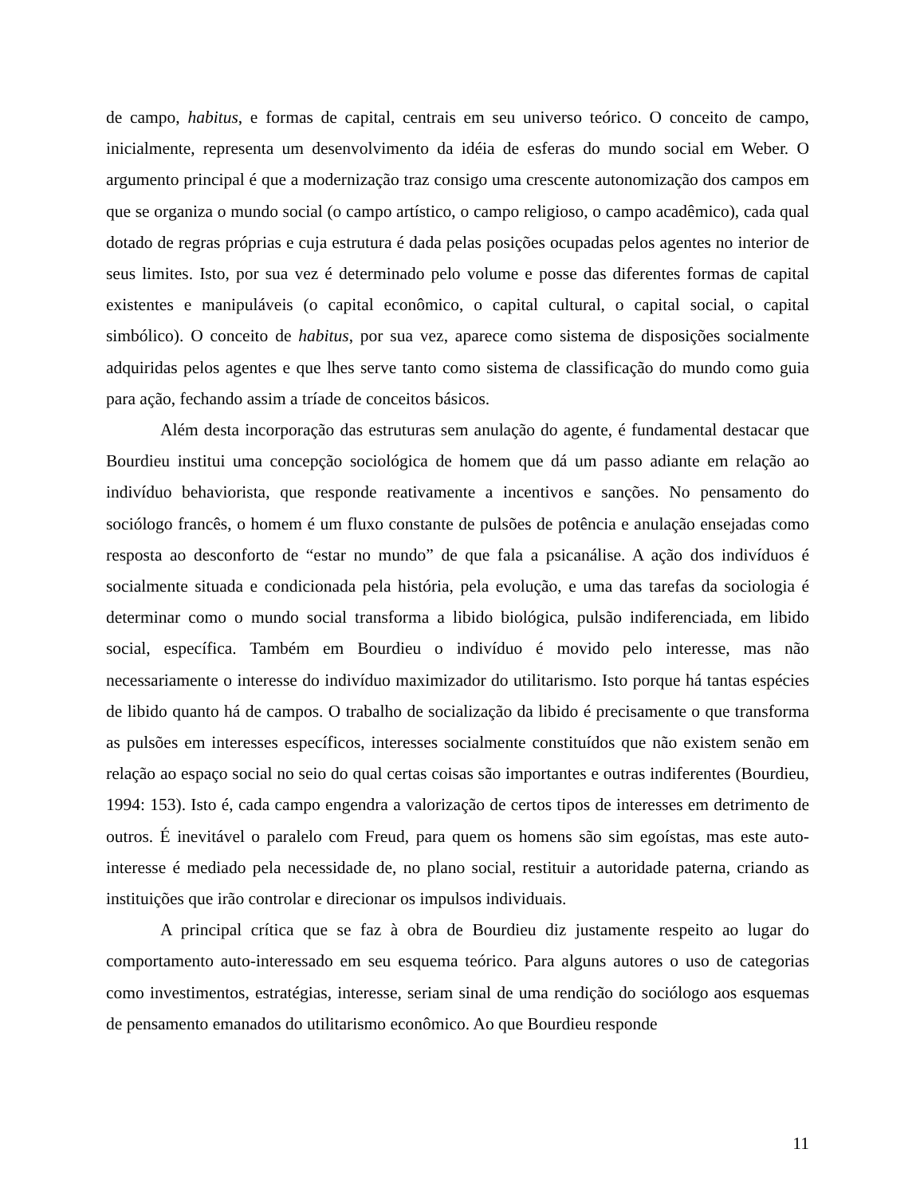de campo, habitus, e formas de capital, centrais em seu universo teórico. O conceito de campo, inicialmente, representa um desenvolvimento da idéia de esferas do mundo social em Weber. O argumento principal é que a modernização traz consigo uma crescente autonomização dos campos em que se organiza o mundo social (o campo artístico, o campo religioso, o campo acadêmico), cada qual dotado de regras próprias e cuja estrutura é dada pelas posições ocupadas pelos agentes no interior de seus limites. Isto, por sua vez é determinado pelo volume e posse das diferentes formas de capital existentes e manipuláveis (o capital econômico, o capital cultural, o capital social, o capital simbólico). O conceito de habitus, por sua vez, aparece como sistema de disposições socialmente adquiridas pelos agentes e que lhes serve tanto como sistema de classificação do mundo como guia para ação, fechando assim a tríade de conceitos básicos.
Além desta incorporação das estruturas sem anulação do agente, é fundamental destacar que Bourdieu institui uma concepção sociológica de homem que dá um passo adiante em relação ao indivíduo behaviorista, que responde reativamente a incentivos e sanções. No pensamento do sociólogo francês, o homem é um fluxo constante de pulsões de potência e anulação ensejadas como resposta ao desconforto de “estar no mundo” de que fala a psicanálise. A ação dos indivíduos é socialmente situada e condicionada pela história, pela evolução, e uma das tarefas da sociologia é determinar como o mundo social transforma a libido biológica, pulsão indiferenciada, em libido social, específica. Também em Bourdieu o indivíduo é movido pelo interesse, mas não necessariamente o interesse do indivíduo maximizador do utilitarismo. Isto porque há tantas espécies de libido quanto há de campos. O trabalho de socialização da libido é precisamente o que transforma as pulsões em interesses específicos, interesses socialmente constituídos que não existem senão em relação ao espaço social no seio do qual certas coisas são importantes e outras indiferentes (Bourdieu, 1994: 153). Isto é, cada campo engendra a valorização de certos tipos de interesses em detrimento de outros. É inevitável o paralelo com Freud, para quem os homens são sim egoístas, mas este auto-interesse é mediado pela necessidade de, no plano social, restituir a autoridade paterna, criando as instituições que irão controlar e direcionar os impulsos individuais.
A principal crítica que se faz à obra de Bourdieu diz justamente respeito ao lugar do comportamento auto-interessado em seu esquema teórico. Para alguns autores o uso de categorias como investimentos, estratégias, interesse, seriam sinal de uma rendição do sociólogo aos esquemas de pensamento emanados do utilitarismo econômico. Ao que Bourdieu responde
11